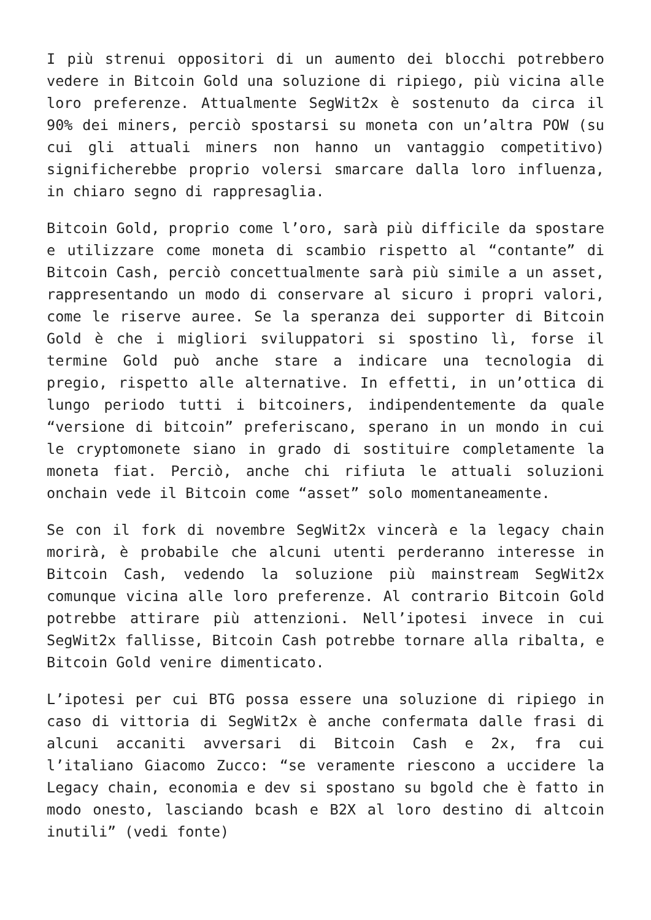I più strenui oppositori di un aumento dei blocchi potrebbero vedere in Bitcoin Gold una soluzione di ripiego, più vicina alle loro preferenze. Attualmente SegWit2x è sostenuto da circa il 90% dei miners, perciò spostarsi su moneta con un’altra POW (su cui gli attuali miners non hanno un vantaggio competitivo) significherebbe proprio volersi smarcare dalla loro influenza, in chiaro segno di rappresaglia.
Bitcoin Gold, proprio come l’oro, sarà più difficile da spostare e utilizzare come moneta di scambio rispetto al “contante” di Bitcoin Cash, perciò concettualmente sarà più simile a un asset, rappresentando un modo di conservare al sicuro i propri valori, come le riserve auree. Se la speranza dei supporter di Bitcoin Gold è che i migliori sviluppatori si spostino lì, forse il termine Gold può anche stare a indicare una tecnologia di pregio, rispetto alle alternative. In effetti, in un’ottica di lungo periodo tutti i bitcoiners, indipendentemente da quale “versione di bitcoin” preferiscano, sperano in un mondo in cui le cryptomonete siano in grado di sostituire completamente la moneta fiat. Perciò, anche chi rifiuta le attuali soluzioni onchain vede il Bitcoin come “asset” solo momentaneamente.
Se con il fork di novembre SegWit2x vincerà e la legacy chain morirà, è probabile che alcuni utenti perderanno interesse in Bitcoin Cash, vedendo la soluzione più mainstream SegWit2x comunque vicina alle loro preferenze. Al contrario Bitcoin Gold potrebbe attirare più attenzioni. Nell’ipotesi invece in cui SegWit2x fallisse, Bitcoin Cash potrebbe tornare alla ribalta, e Bitcoin Gold venire dimenticato.
L’ipotesi per cui BTG possa essere una soluzione di ripiego in caso di vittoria di SegWit2x è anche confermata dalle frasi di alcuni accaniti avversari di Bitcoin Cash e 2x, fra cui l’italiano Giacomo Zucco: “se veramente riescono a uccidere la Legacy chain, economia e dev si spostano su bgold che è fatto in modo onesto, lasciando bcash e B2X al loro destino di altcoin inutili” (vedi fonte)